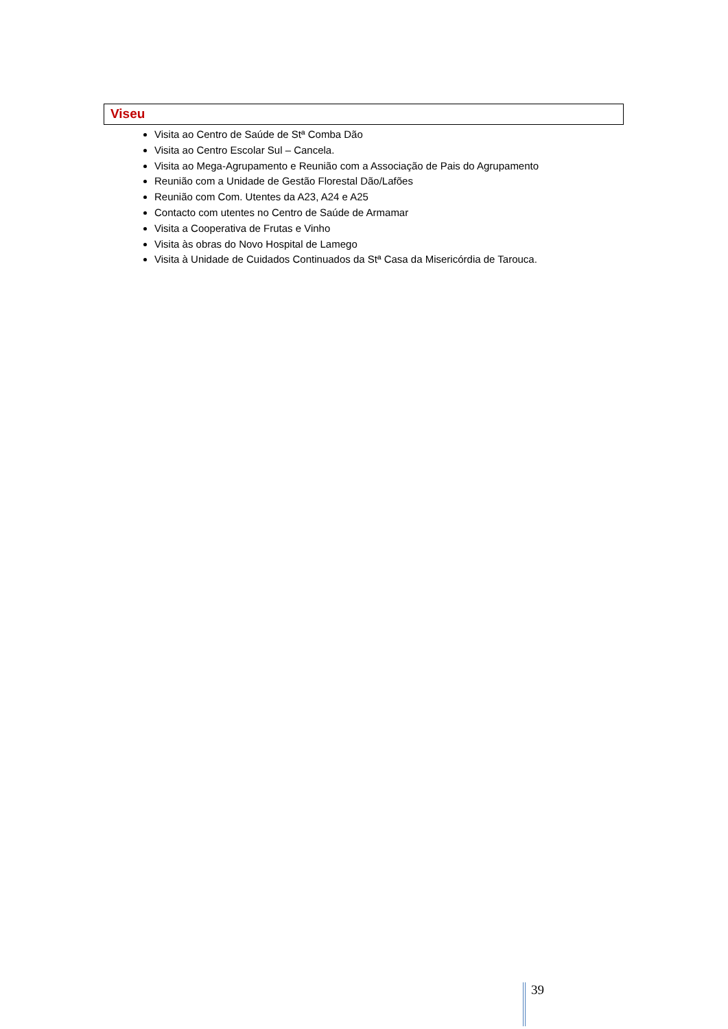Viseu
Visita ao Centro de Saúde de Stª Comba Dão
Visita ao Centro Escolar Sul – Cancela.
Visita ao Mega-Agrupamento e Reunião com a Associação de Pais do Agrupamento
Reunião com a Unidade de Gestão Florestal Dão/Lafões
Reunião com Com. Utentes da A23, A24 e A25
Contacto com utentes no Centro de Saúde de Armamar
Visita a Cooperativa de Frutas e Vinho
Visita às obras do Novo Hospital de Lamego
Visita à Unidade de Cuidados Continuados da Stª Casa da Misericórdia de Tarouca.
39